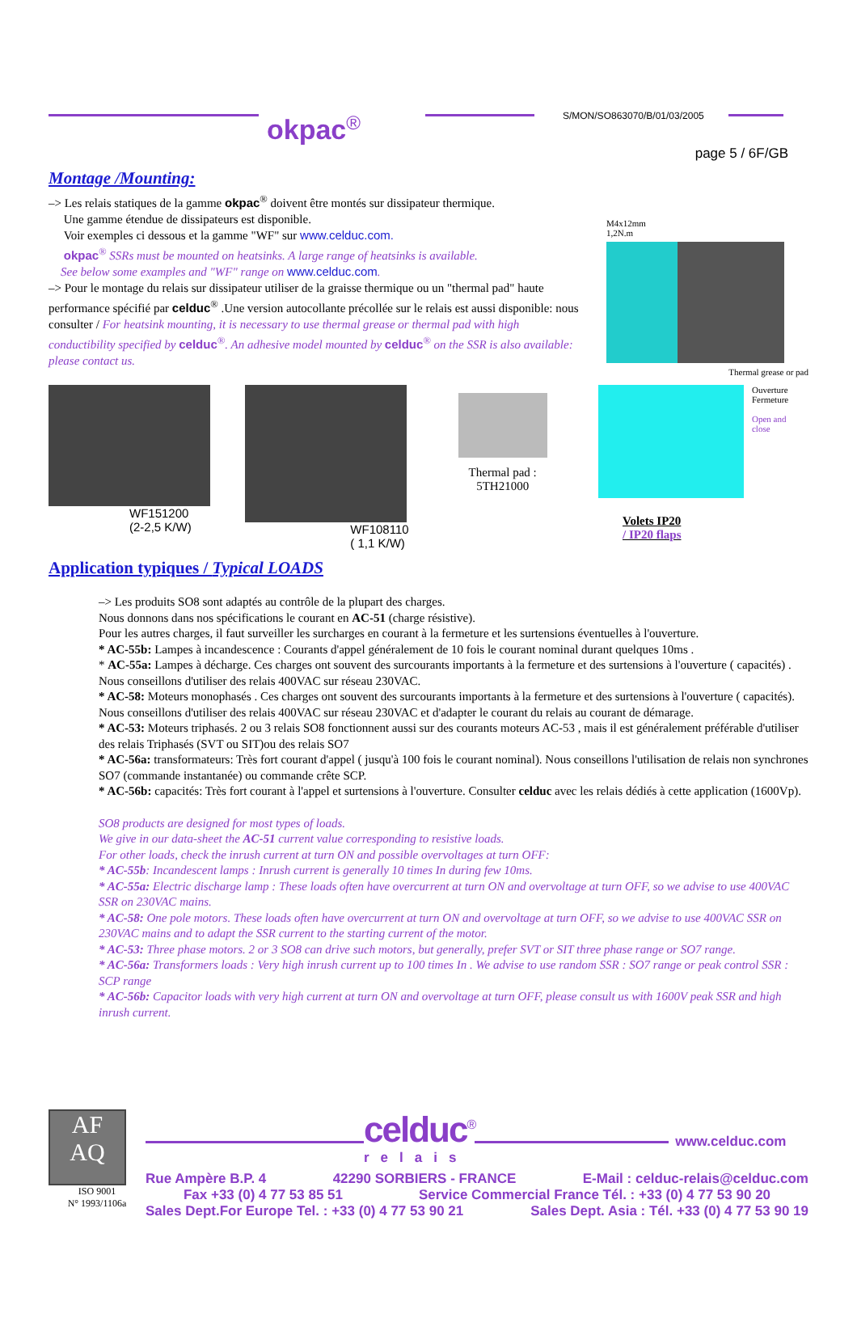okpac<sup>®</sup>
S/MON/SO863070/B/01/03/2005
page 5 / 6F/GB
Montage /Mounting:
–> Les relais statiques de la gamme okpac<sup>®</sup> doivent être montés sur dissipateur thermique.
Une gamme étendue de dissipateurs est disponible.
Voir exemples ci dessous et la gamme "WF" sur www.celduc.com.
okpac<sup>®</sup> SSRs must be mounted on heatsinks. A large range of heatsinks is available.
See below some examples and "WF" range on www.celduc.com.
–> Pour le montage du relais sur dissipateur utiliser de la graisse thermique ou un "thermal pad" haute performance spécifié par celduc<sup>®</sup> .Une version autocollante précollée sur le relais est aussi disponible: nous consulter / For heatsink mounting, it is necessary to use thermal grease or thermal pad with high conductibility specified by celduc<sup>®</sup>. An adhesive model mounted by celduc<sup>®</sup> on the SSR is also available: please contact us.
M4x12mm
1,2N.m
Thermal grease or pad
WF151200
(2-2,5 K/W)
WF108110
( 1,1 K/W)
Thermal pad :
5TH21000
Volets IP20
/ IP20 flaps
Ouverture
Fermeture
Open and
close
Application typiques / Typical LOADS
–> Les produits SO8 sont adaptés au contrôle de la plupart des charges.
Nous donnons dans nos spécifications le courant en AC-51 (charge résistive).
Pour les autres charges, il faut surveiller les surcharges en courant à la fermeture et les surtensions éventuelles à l'ouverture.
* AC-55b: Lampes à incandescence : Courants d'appel généralement de 10 fois le courant nominal durant quelques 10ms .
* AC-55a: Lampes à décharge. Ces charges ont souvent des surcourants importants à la fermeture et des surtensions à l'ouverture ( capacités) . Nous conseillons d'utiliser des relais 400VAC sur réseau 230VAC.
* AC-58: Moteurs monophasés . Ces charges ont souvent des surcourants importants à la fermeture et des surtensions à l'ouverture ( capacités). Nous conseillons d'utiliser des relais 400VAC sur réseau 230VAC et d'adapter le courant du relais au courant de démarage.
* AC-53: Moteurs triphasés. 2 ou 3 relais SO8 fonctionnent aussi sur des courants moteurs AC-53 , mais il est généralement préférable d'utiliser des relais Triphasés (SVT ou SIT)ou des relais SO7
* AC-56a: transformateurs: Très fort courant d'appel ( jusqu'à 100 fois le courant nominal). Nous conseillons l'utilisation de relais non synchrones SO7 (commande instantanée) ou commande crête SCP.
* AC-56b: capacités: Très fort courant à l'appel et surtensions à l'ouverture. Consulter celduc avec les relais dédiés à cette application (1600Vp).
SO8 products are designed for most types of loads.
We give in our data-sheet the AC-51 current value corresponding to resistive loads.
For other loads, check the inrush current at turn ON and possible overvoltages at turn OFF:
* AC-55b: Incandescent lamps : Inrush current is generally 10 times In during few 10ms.
* AC-55a: Electric discharge lamp : These loads often have overcurrent at turn ON and overvoltage at turn OFF, so we advise to use 400VAC SSR on 230VAC mains.
* AC-58: One pole motors. These loads often have overcurrent at turn ON and overvoltage at turn OFF, so we advise to use 400VAC SSR on 230VAC mains and to adapt the SSR current to the starting current of the motor.
* AC-53: Three phase motors. 2 or 3 SO8 can drive such motors, but generally, prefer SVT or SIT three phase range or SO7 range.
* AC-56a: Transformers loads : Very high inrush current up to 100 times In . We advise to use random SSR : SO7 range or peak control SSR : SCP range
* AC-56b: Capacitor loads with very high current at turn ON and overvoltage at turn OFF, please consult us with 1600V peak SSR and high inrush current.
AF
AQ
ISO 9001
N° 1993/1106a
celduc<sup>®</sup>
www.celduc.com
relais
Rue Ampère B.P. 4 42290 SORBIERS - FRANCE E-Mail : celduc-relais@celduc.com
Fax +33 (0) 4 77 53 85 51 Service Commercial France Tél. : +33 (0) 4 77 53 90 20
Sales Dept.For Europe Tel. : +33 (0) 4 77 53 90 21 Sales Dept. Asia : Tél. +33 (0) 4 77 53 90 19